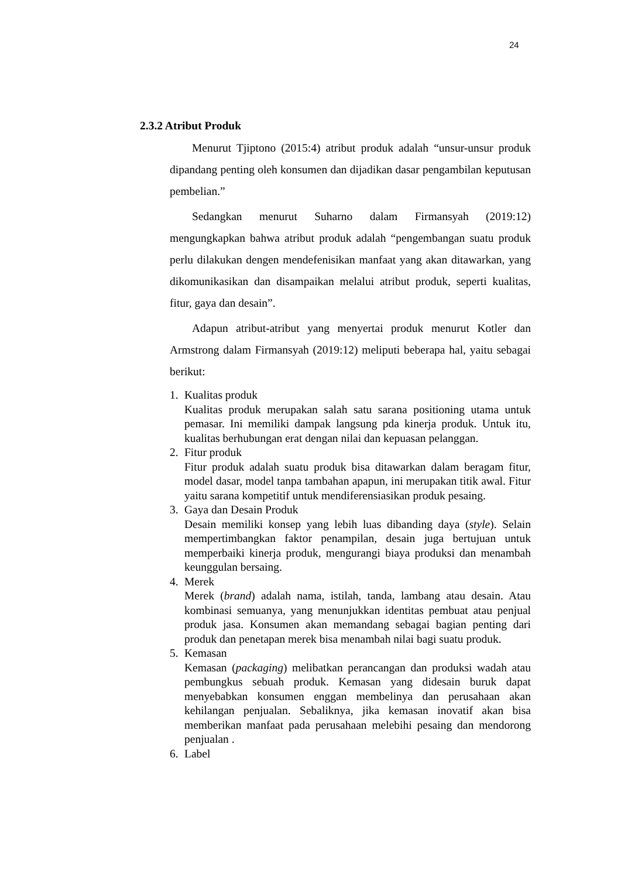24
2.3.2 Atribut Produk
Menurut Tjiptono (2015:4) atribut produk adalah “unsur-unsur produk dipandang penting oleh konsumen dan dijadikan dasar pengambilan keputusan pembelian.”
Sedangkan menurut Suharno dalam Firmansyah (2019:12) mengungkapkan bahwa atribut produk adalah “pengembangan suatu produk perlu dilakukan dengen mendefenisikan manfaat yang akan ditawarkan, yang dikomunikasikan dan disampaikan melalui atribut produk, seperti kualitas, fitur, gaya dan desain”.
Adapun atribut-atribut yang menyertai produk menurut Kotler dan Armstrong dalam Firmansyah (2019:12) meliputi beberapa hal, yaitu sebagai berikut:
1. Kualitas produk
Kualitas produk merupakan salah satu sarana positioning utama untuk pemasar. Ini memiliki dampak langsung pda kinerja produk. Untuk itu, kualitas berhubungan erat dengan nilai dan kepuasan pelanggan.
2. Fitur produk
Fitur produk adalah suatu produk bisa ditawarkan dalam beragam fitur, model dasar, model tanpa tambahan apapun, ini merupakan titik awal. Fitur yaitu sarana kompetitif untuk mendiferensiasikan produk pesaing.
3. Gaya dan Desain Produk
Desain memiliki konsep yang lebih luas dibanding daya (style). Selain mempertimbangkan faktor penampilan, desain juga bertujuan untuk memperbaiki kinerja produk, mengurangi biaya produksi dan menambah keunggulan bersaing.
4. Merek
Merek (brand) adalah nama, istilah, tanda, lambang atau desain. Atau kombinasi semuanya, yang menunjukkan identitas pembuat atau penjual produk jasa. Konsumen akan memandang sebagai bagian penting dari produk dan penetapan merek bisa menambah nilai bagi suatu produk.
5. Kemasan
Kemasan (packaging) melibatkan perancangan dan produksi wadah atau pembungkus sebuah produk. Kemasan yang didesain buruk dapat menyebabkan konsumen enggan membelinya dan perusahaan akan kehilangan penjualan. Sebaliknya, jika kemasan inovatif akan bisa memberikan manfaat pada perusahaan melebihi pesaing dan mendorong penjualan .
6. Label